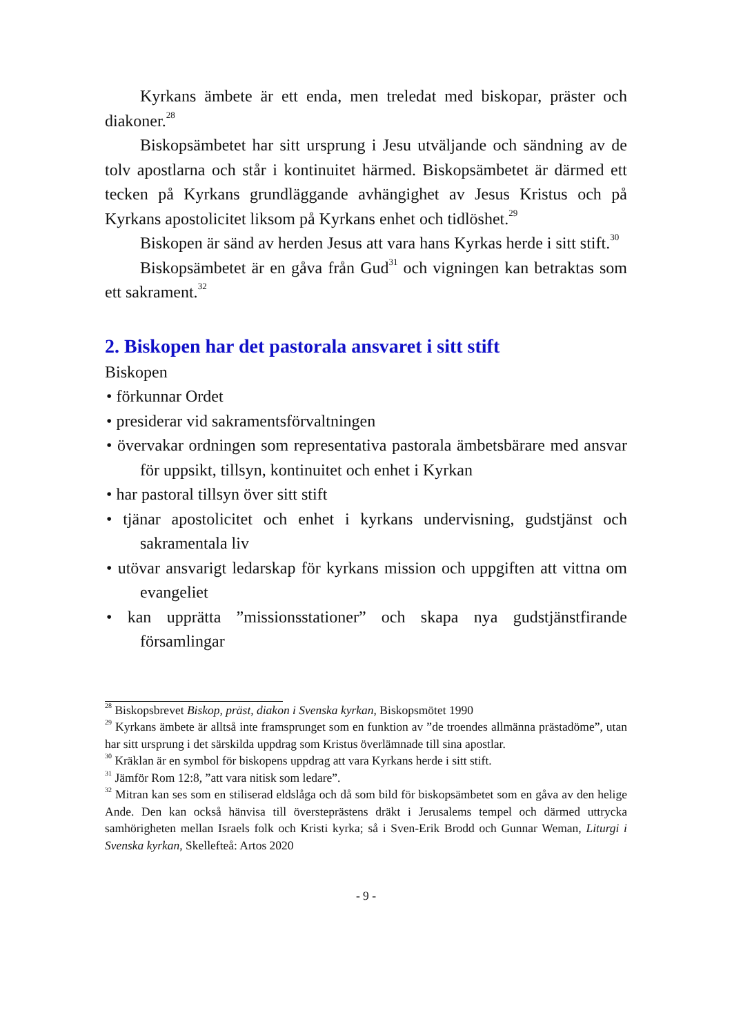Kyrkans ämbete är ett enda, men treledat med biskopar, präster och diakoner.<sup>28</sup>
Biskopsämbetet har sitt ursprung i Jesu utväljande och sändning av de tolv apostlarna och står i kontinuitet härmed. Biskopsämbetet är därmed ett tecken på Kyrkans grundläggande avhängighet av Jesus Kristus och på Kyrkans apostolicitet liksom på Kyrkans enhet och tidlöshet.<sup>29</sup>
Biskopen är sänd av herden Jesus att vara hans Kyrkas herde i sitt stift.<sup>30</sup>
Biskopsämbetet är en gåva från Gud<sup>31</sup> och vigningen kan betraktas som ett sakrament.<sup>32</sup>
2. Biskopen har det pastorala ansvaret i sitt stift
Biskopen
• förkunnar Ordet
• presiderar vid sakramentsförvaltningen
• övervakar ordningen som representativa pastorala ämbetsbärare med ansvar för uppsikt, tillsyn, kontinuitet och enhet i Kyrkan
• har pastoral tillsyn över sitt stift
• tjänar apostolicitet och enhet i kyrkans undervisning, gudstjänst och sakramentala liv
• utövar ansvarigt ledarskap för kyrkans mission och uppgiften att vittna om evangeliet
• kan upprätta ”missionsstationer” och skapa nya gudstjänstfirande församlingar
<sup>28</sup> Biskopsbrevet Biskop, präst, diakon i Svenska kyrkan, Biskopsmötet 1990
<sup>29</sup> Kyrkans ämbete är alltså inte framsprunget som en funktion av ”de troendes allmänna prästadöme”, utan har sitt ursprung i det särskilda uppdrag som Kristus överlämnade till sina apostlar.
<sup>30</sup> Kräklan är en symbol för biskopens uppdrag att vara Kyrkans herde i sitt stift.
<sup>31</sup> Jämför Rom 12:8, ”att vara nitisk som ledare”.
<sup>32</sup> Mitran kan ses som en stiliserad eldslåga och då som bild för biskopsämbetet som en gåva av den helige Ande. Den kan också hänvisa till översteprästens dräkt i Jerusalems tempel och därmed uttrycka samhörigheten mellan Israels folk och Kristi kyrka; så i Sven-Erik Brodd och Gunnar Weman, Liturgi i Svenska kyrkan, Skellefteå: Artos 2020
- 9 -